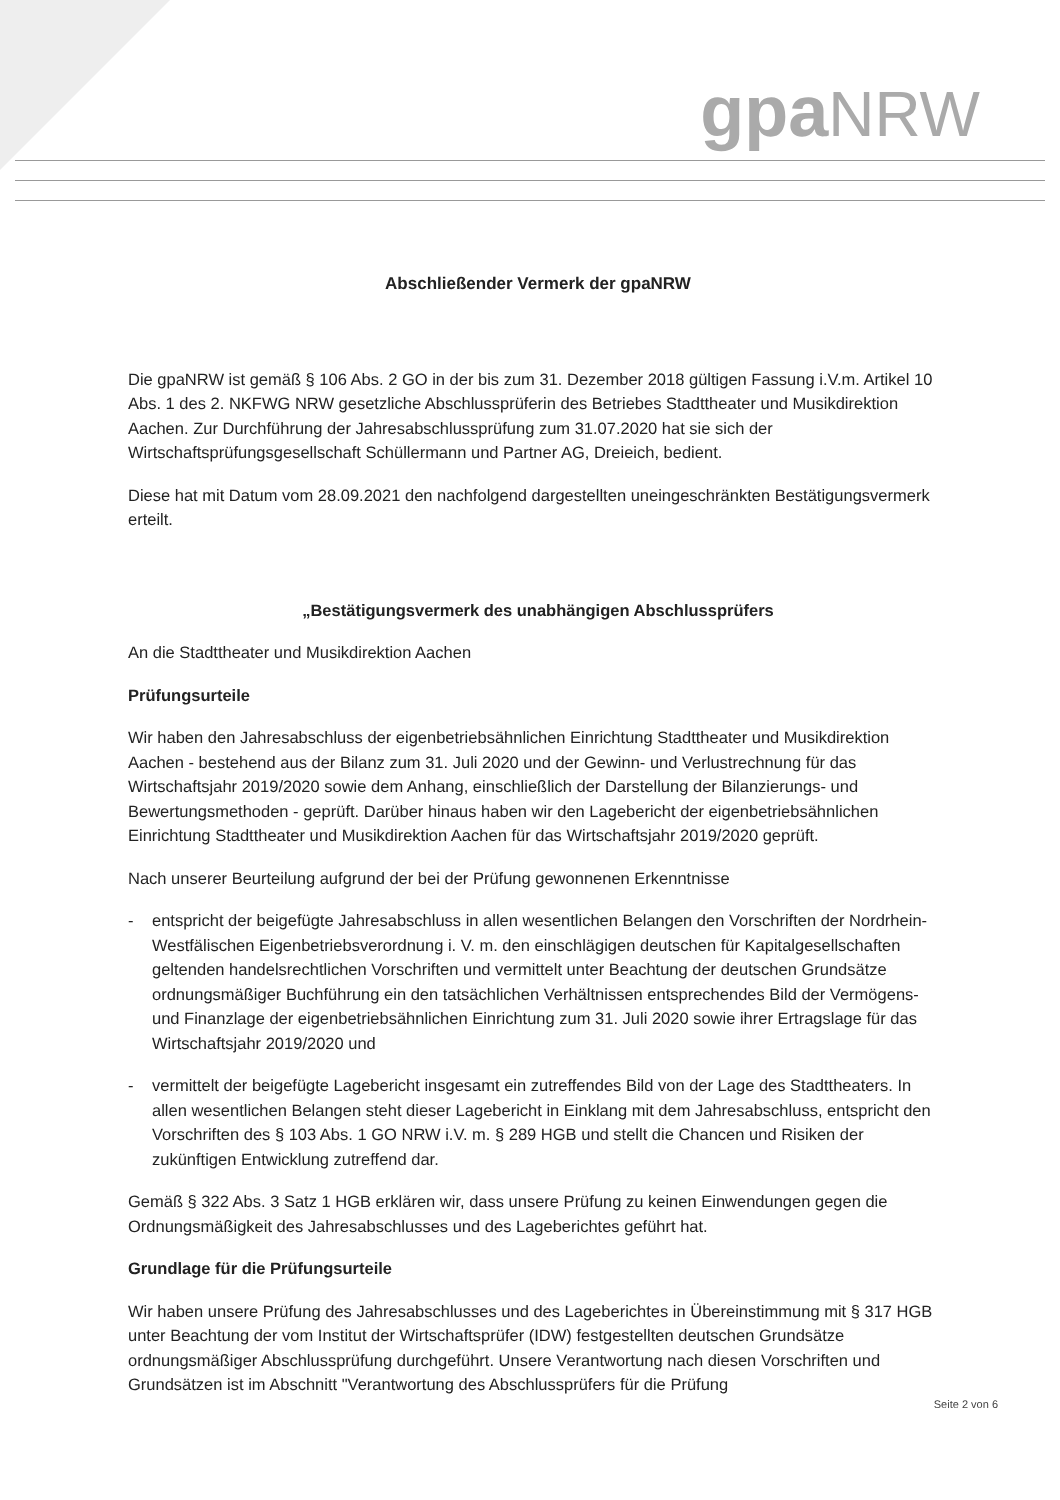gpa NRW
Abschließender Vermerk der gpaNRW
Die gpaNRW ist gemäß § 106 Abs. 2 GO in der bis zum 31. Dezember 2018 gültigen Fassung i.V.m. Artikel 10 Abs. 1 des 2. NKFWG NRW gesetzliche Abschlussprüferin des Betriebes Stadttheater und Musikdirektion Aachen. Zur Durchführung der Jahresabschlussprüfung zum 31.07.2020 hat sie sich der Wirtschaftsprüfungsgesellschaft Schüllermann und Partner AG, Dreieich, bedient.
Diese hat mit Datum vom 28.09.2021 den nachfolgend dargestellten uneingeschränkten Bestätigungsvermerk erteilt.
„Bestätigungsvermerk des unabhängigen Abschlussprüfers
An die Stadttheater und Musikdirektion Aachen
Prüfungsurteile
Wir haben den Jahresabschluss der eigenbetriebsähnlichen Einrichtung Stadttheater und Musikdirektion Aachen - bestehend aus der Bilanz zum 31. Juli 2020 und der Gewinn- und Verlustrechnung für das Wirtschaftsjahr 2019/2020 sowie dem Anhang, einschließlich der Darstellung der Bilanzierungs- und Bewertungsmethoden - geprüft. Darüber hinaus haben wir den Lagebericht der eigenbetriebsähnlichen Einrichtung Stadttheater und Musikdirektion Aachen für das Wirtschaftsjahr 2019/2020 geprüft.
Nach unserer Beurteilung aufgrund der bei der Prüfung gewonnenen Erkenntnisse
- entspricht der beigefügte Jahresabschluss in allen wesentlichen Belangen den Vorschriften der Nordrhein-Westfälischen Eigenbetriebsverordnung i. V. m. den einschlägigen deutschen für Kapitalgesellschaften geltenden handelsrechtlichen Vorschriften und vermittelt unter Beachtung der deutschen Grundsätze ordnungsmäßiger Buchführung ein den tatsächlichen Verhältnissen entsprechendes Bild der Vermögens- und Finanzlage der eigenbetriebsähnlichen Einrichtung zum 31. Juli 2020 sowie ihrer Ertragslage für das Wirtschaftsjahr 2019/2020 und
- vermittelt der beigefügte Lagebericht insgesamt ein zutreffendes Bild von der Lage des Stadttheaters. In allen wesentlichen Belangen steht dieser Lagebericht in Einklang mit dem Jahresabschluss, entspricht den Vorschriften des § 103 Abs. 1 GO NRW i.V. m. § 289 HGB und stellt die Chancen und Risiken der zukünftigen Entwicklung zutreffend dar.
Gemäß § 322 Abs. 3 Satz 1 HGB erklären wir, dass unsere Prüfung zu keinen Einwendungen gegen die Ordnungsmäßigkeit des Jahresabschlusses und des Lageberichtes geführt hat.
Grundlage für die Prüfungsurteile
Wir haben unsere Prüfung des Jahresabschlusses und des Lageberichtes in Übereinstimmung mit § 317 HGB unter Beachtung der vom Institut der Wirtschaftsprüfer (IDW) festgestellten deutschen Grundsätze ordnungsmäßiger Abschlussprüfung durchgeführt. Unsere Verantwortung nach diesen Vorschriften und Grundsätzen ist im Abschnitt "Verantwortung des Abschlussprüfers für die Prüfung
Seite 2 von 6